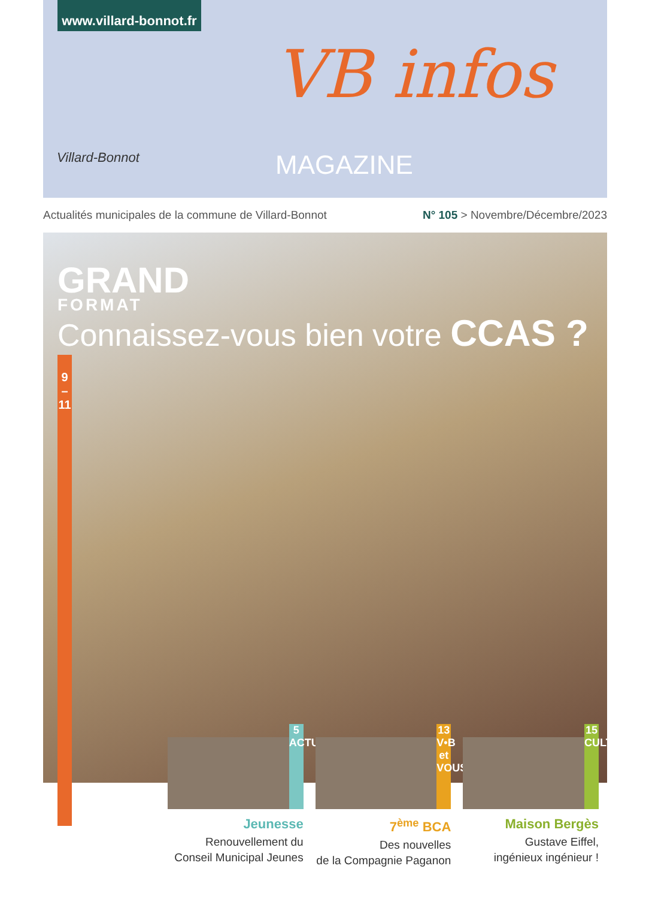www.villard-bonnot.fr
Villard-Bonnot
VB infos MAGAZINE
Actualités municipales de la commune de Villard-Bonnot
N° 105 > Novembre/Décembre/2023
GRAND
FORMAT
Connaissez-vous bien votre CCAS ?
9
–
11
5
ACTU
Jeunesse
Renouvellement du
Conseil Municipal Jeunes
13
V•B et VOUS
7<sup>ème</sup> BCA
Des nouvelles
de la Compagnie Paganon
15
CULTURE
Maison Bergès
Gustave Eiffel,
ingénieux ingénieur !